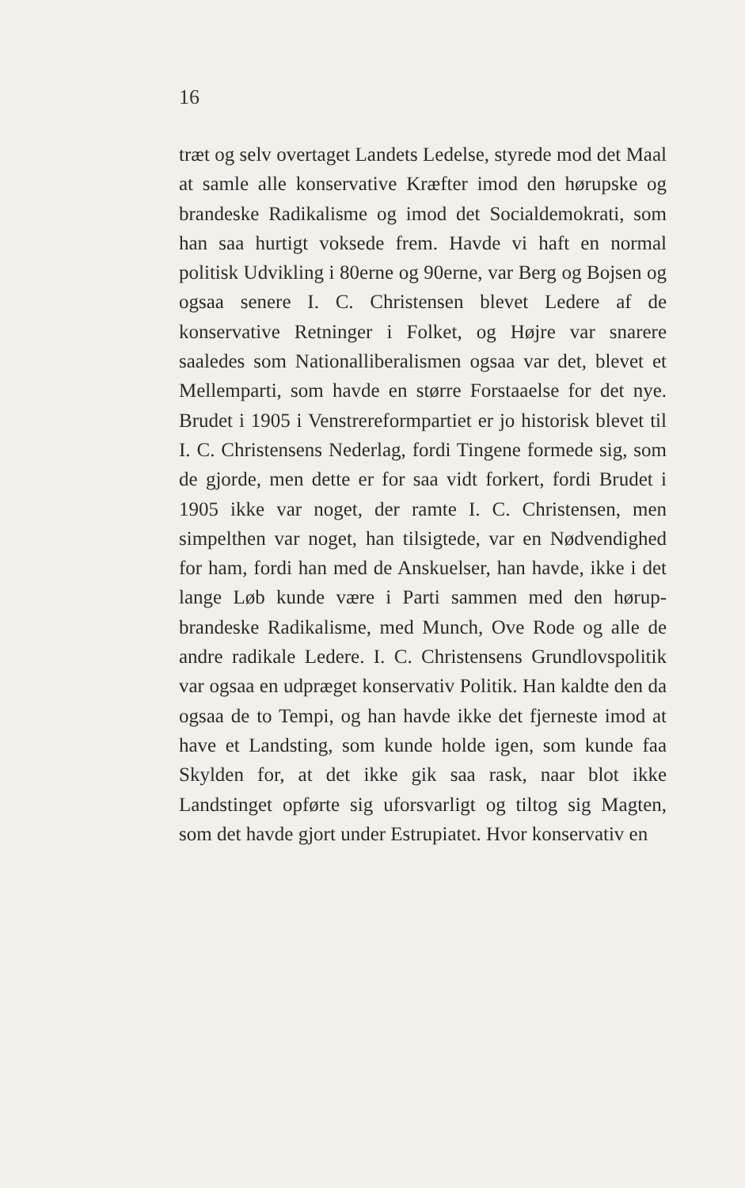16
træt og selv overtaget Landets Ledelse, styrede mod det Maal at samle alle konservative Kræfter imod den hørupske og brandeske Radikalisme og imod det Socialdemokrati, som han saa hurtigt voksede frem. Havde vi haft en normal politisk Udvikling i 80erne og 90erne, var Berg og Bojsen og ogsaa senere I. C. Christensen blevet Ledere af de konservative Retninger i Folket, og Højre var snarere saaledes som Nationalliberalismen ogsaa var det, blevet et Mellemparti, som havde en større Forstaaelse for det nye. Brudet i 1905 i Venstrereformpartiet er jo historisk blevet til I. C. Christensens Nederlag, fordi Tingene formede sig, som de gjorde, men dette er for saa vidt forkert, fordi Brudet i 1905 ikke var noget, der ramte I. C. Christensen, men simpelthen var noget, han tilsigtede, var en Nødvendighed for ham, fordi han med de Anskuelser, han havde, ikke i det lange Løb kunde være i Parti sammen med den hørup-brandeske Radikalisme, med Munch, Ove Rode og alle de andre radikale Ledere. I. C. Christensens Grundlovspolitik var ogsaa en udpræget konservativ Politik. Han kaldte den da ogsaa de to Tempi, og han havde ikke det fjerneste imod at have et Landsting, som kunde holde igen, som kunde faa Skylden for, at det ikke gik saa rask, naar blot ikke Landstinget opførte sig uforsvarligt og tiltog sig Magten, som det havde gjort under Estrupiatet. Hvor konservativ en